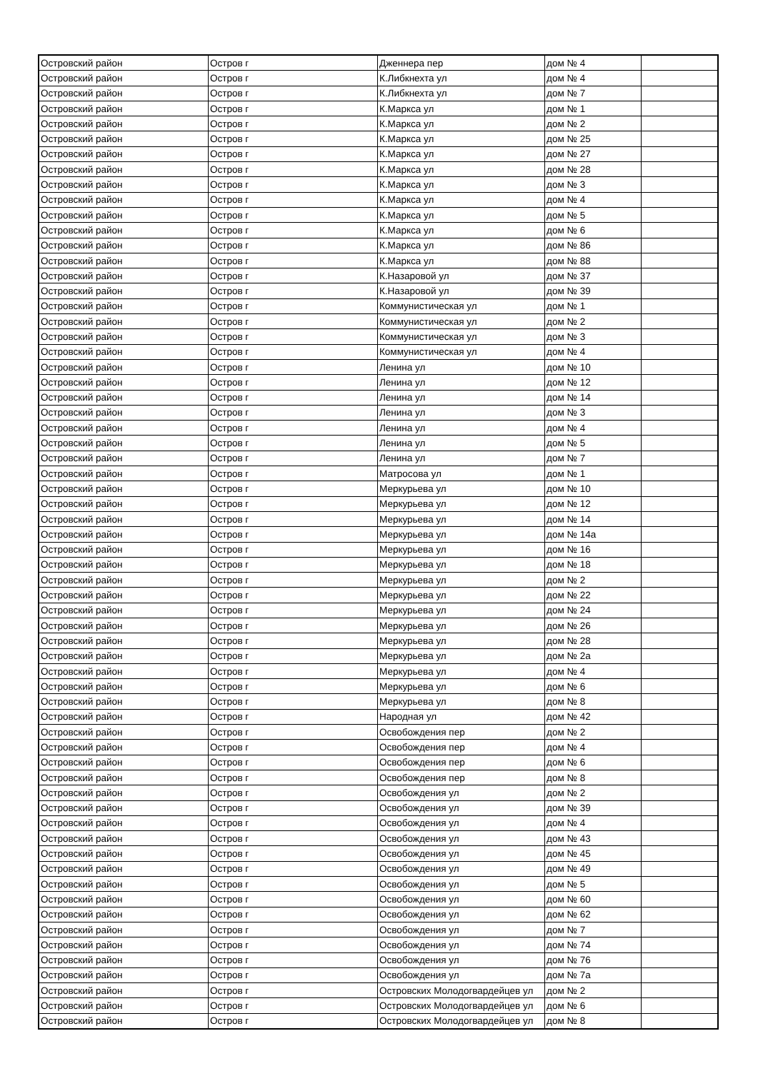| Островский район | Остров г | Дженнера пер | дом № 4 | |
| Островский район | Остров г | К.Либкнехта ул | дом № 4 | |
| Островский район | Остров г | К.Либкнехта ул | дом № 7 | |
| Островский район | Остров г | К.Маркса ул | дом № 1 | |
| Островский район | Остров г | К.Маркса ул | дом № 2 | |
| Островский район | Остров г | К.Маркса ул | дом № 25 | |
| Островский район | Остров г | К.Маркса ул | дом № 27 | |
| Островский район | Остров г | К.Маркса ул | дом № 28 | |
| Островский район | Остров г | К.Маркса ул | дом № 3 | |
| Островский район | Остров г | К.Маркса ул | дом № 4 | |
| Островский район | Остров г | К.Маркса ул | дом № 5 | |
| Островский район | Остров г | К.Маркса ул | дом № 6 | |
| Островский район | Остров г | К.Маркса ул | дом № 86 | |
| Островский район | Остров г | К.Маркса ул | дом № 88 | |
| Островский район | Остров г | К.Назаровой ул | дом № 37 | |
| Островский район | Остров г | К.Назаровой ул | дом № 39 | |
| Островский район | Остров г | Коммунистическая ул | дом № 1 | |
| Островский район | Остров г | Коммунистическая ул | дом № 2 | |
| Островский район | Остров г | Коммунистическая ул | дом № 3 | |
| Островский район | Остров г | Коммунистическая ул | дом № 4 | |
| Островский район | Остров г | Ленина ул | дом № 10 | |
| Островский район | Остров г | Ленина ул | дом № 12 | |
| Островский район | Остров г | Ленина ул | дом № 14 | |
| Островский район | Остров г | Ленина ул | дом № 3 | |
| Островский район | Остров г | Ленина ул | дом № 4 | |
| Островский район | Остров г | Ленина ул | дом № 5 | |
| Островский район | Остров г | Ленина ул | дом № 7 | |
| Островский район | Остров г | Матросова ул | дом № 1 | |
| Островский район | Остров г | Меркурьева ул | дом № 10 | |
| Островский район | Остров г | Меркурьева ул | дом № 12 | |
| Островский район | Остров г | Меркурьева ул | дом № 14 | |
| Островский район | Остров г | Меркурьева ул | дом № 14а | |
| Островский район | Остров г | Меркурьева ул | дом № 16 | |
| Островский район | Остров г | Меркурьева ул | дом № 18 | |
| Островский район | Остров г | Меркурьева ул | дом № 2 | |
| Островский район | Остров г | Меркурьева ул | дом № 22 | |
| Островский район | Остров г | Меркурьева ул | дом № 24 | |
| Островский район | Остров г | Меркурьева ул | дом № 26 | |
| Островский район | Остров г | Меркурьева ул | дом № 28 | |
| Островский район | Остров г | Меркурьева ул | дом № 2а | |
| Островский район | Остров г | Меркурьева ул | дом № 4 | |
| Островский район | Остров г | Меркурьева ул | дом № 6 | |
| Островский район | Остров г | Меркурьева ул | дом № 8 | |
| Островский район | Остров г | Народная ул | дом № 42 | |
| Островский район | Остров г | Освобождения пер | дом № 2 | |
| Островский район | Остров г | Освобождения пер | дом № 4 | |
| Островский район | Остров г | Освобождения пер | дом № 6 | |
| Островский район | Остров г | Освобождения пер | дом № 8 | |
| Островский район | Остров г | Освобождения ул | дом № 2 | |
| Островский район | Остров г | Освобождения ул | дом № 39 | |
| Островский район | Остров г | Освобождения ул | дом № 4 | |
| Островский район | Остров г | Освобождения ул | дом № 43 | |
| Островский район | Остров г | Освобождения ул | дом № 45 | |
| Островский район | Остров г | Освобождения ул | дом № 49 | |
| Островский район | Остров г | Освобождения ул | дом № 5 | |
| Островский район | Остров г | Освобождения ул | дом № 60 | |
| Островский район | Остров г | Освобождения ул | дом № 62 | |
| Островский район | Остров г | Освобождения ул | дом № 7 | |
| Островский район | Остров г | Освобождения ул | дом № 74 | |
| Островский район | Остров г | Освобождения ул | дом № 76 | |
| Островский район | Остров г | Освобождения ул | дом № 7а | |
| Островский район | Остров г | Островских Молодогвардейцев ул | дом № 2 | |
| Островский район | Остров г | Островских Молодогвардейцев ул | дом № 6 | |
| Островский район | Остров г | Островских Молодогвардейцев ул | дом № 8 | |